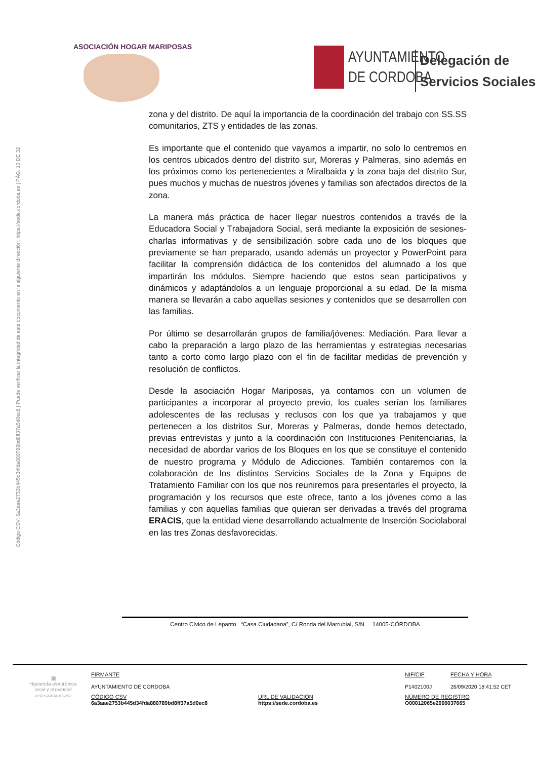ASOCIACIÓN HOGAR MARIPOSAS
AYUNTAMIENTO
DE CORDOBA
Delegación de
Servicios Sociales
Código CSV: 6a3aae2753b445d34fda880789bd8ff37a5d0ec8 | Puede verificar la integridad de este documento en la siguiente dirección: https://sede.cordoba.es | PÁG. 10 DE 32
zona y del distrito. De aquí la importancia de la coordinación del trabajo con SS.SS comunitarios, ZTS y entidades de las zonas.
Es importante que el contenido que vayamos a impartir, no solo lo centremos en los centros ubicados dentro del distrito sur, Moreras y Palmeras, sino además en los próximos como los pertenecientes a Miralbaida y la zona baja del distrito Sur, pues muchos y muchas de nuestros jóvenes y familias son afectados directos de la zona.
La manera más práctica de hacer llegar nuestros contenidos a través de la Educadora Social y Trabajadora Social, será mediante la exposición de sesiones-charlas informativas y de sensibilización sobre cada uno de los bloques que previamente se han preparado, usando además un proyector y PowerPoint para facilitar la comprensión didáctica de los contenidos del alumnado a los que impartirán los módulos. Siempre haciendo que estos sean participativos y dinámicos y adaptándolos a un lenguaje proporcional a su edad. De la misma manera se llevarán a cabo aquellas sesiones y contenidos que se desarrollen con las familias.
Por último se desarrollarán grupos de familia/jóvenes: Mediación. Para llevar a cabo la preparación a largo plazo de las herramientas y estrategias necesarias tanto a corto como largo plazo con el fin de facilitar medidas de prevención y resolución de conflictos.
Desde la asociación Hogar Mariposas, ya contamos con un volumen de participantes a incorporar al proyecto previo, los cuales serían los familiares adolescentes de las reclusas y reclusos con los que ya trabajamos y que pertenecen a los distritos Sur, Moreras y Palmeras, donde hemos detectado, previas entrevistas y junto a la coordinación con Instituciones Penitenciarias, la necesidad de abordar varios de los Bloques en los que se constituye el contenido de nuestro programa y Módulo de Adicciones. También contaremos con la colaboración de los distintos Servicios Sociales de la Zona y Equipos de Tratamiento Familiar con los que nos reuniremos para presentarles el proyecto, la programación y los recursos que este ofrece, tanto a los jóvenes como a las familias y con aquellas familias que quieran ser derivadas a través del programa ERACIS, que la entidad viene desarrollando actualmente de Inserción Sociolaboral en las tres Zonas desfavorecidas.
Centro Cívico de Lepanto “Casa Ciudadana”, C/ Ronda del Marrubial, S/N. 14005-CÓRDOBA
▦
Hacienda electrónica
local y provincial
DIPUTACIÓN DE MÁLAGA
| FIRMANTE AYUNTAMIENTO DE CORDOBA | | NIF/CIF P1402100J | FECHA Y HORA 26/09/2020 18:41:52 CET |
| CÓDIGO CSV 6a3aae2753b445d34fda880789bd8ff37a5d0ec8 | URL DE VALIDACIÓN https://sede.cordoba.es | NÚMERO DE REGISTRO O00012065e2000037665 | |